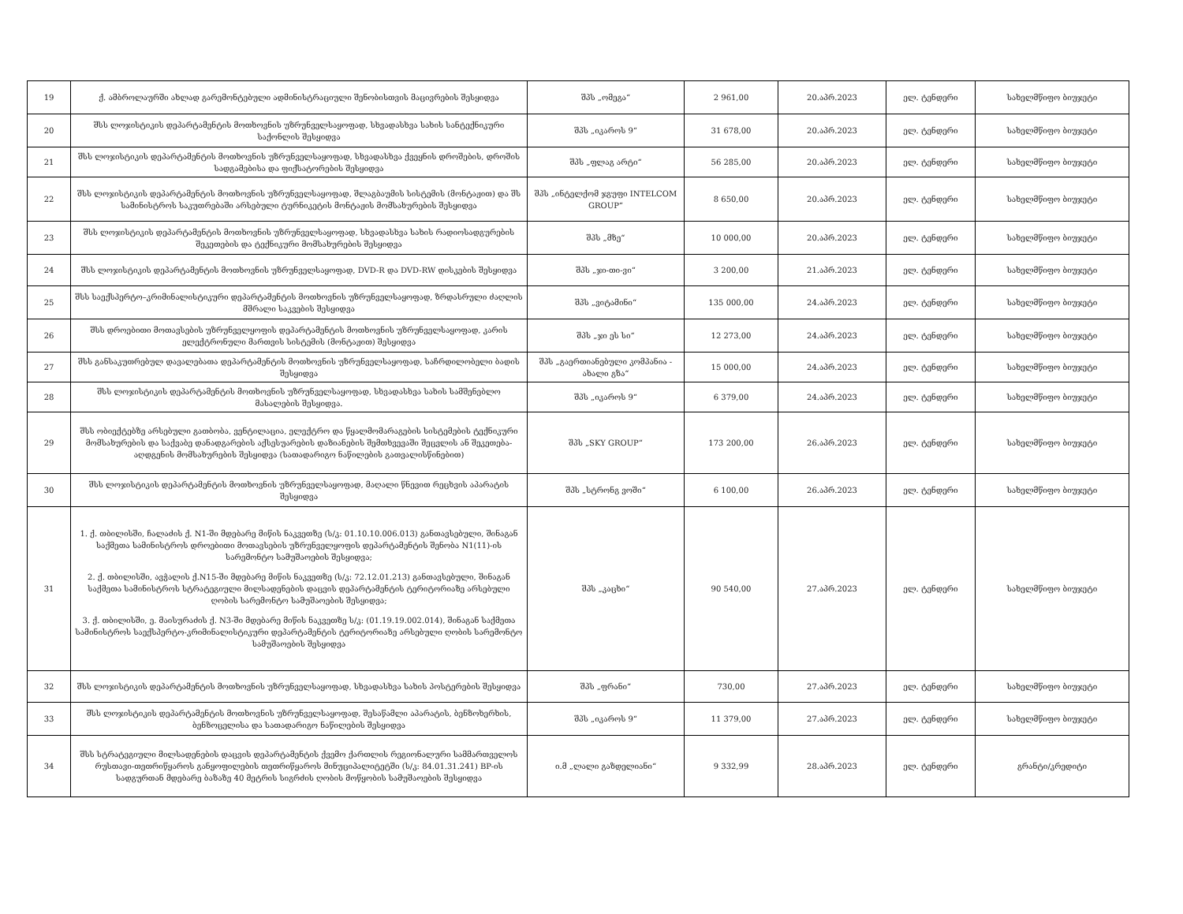| 19 | ქ. ამბროლაურში ახლად გარემონტებული ადმინისტრაციული შენობისთვის მაცივრების შესყიდვა | შპს „ომეგა“ | 2 961,00 | 20.აპრ.2023 | ელ. ტენდერი | სახელმწიფო ბიუჯეტი |
| 20 | შსს ლოჯისტიკის დეპარტამენტის მოთხოვნის უზრუნველსაყოფად, სხვადასხვა სახის სანტექნიკური საქონლის შესყიდვა | შპს „იკაროს 9“ | 31 678,00 | 20.აპრ.2023 | ელ. ტენდერი | სახელმწიფო ბიუჯეტი |
| 21 | შსს ლოჯისტიკის დეპარტამენტის მოთხოვნის უზრუნველსაყოფად, სხვადასხვა ქვეყნის დროშების, დროშის სადგამებისა და ფიქსატორების შესყიდვა | შპს „ფლაგ არტი“ | 56 285,00 | 20.აპრ.2023 | ელ. ტენდერი | სახელმწიფო ბიუჯეტი |
| 22 | შსს ლოჯისტიკის დეპარტამენტის მოთხოვნის უზრუნველსაყოფად, შლაგბაუმის სისტემის (მონტაჟით) და შს სამინისტროს საკუთრებაში არსებული ტურნიკეტის მონტაჟის მომსახურების შესყიდვა | შპს „ინტელქომ ჯგუფი INTELCOM GROUP“ | 8 650,00 | 20.აპრ.2023 | ელ. ტენდერი | სახელმწიფო ბიუჯეტი |
| 23 | შსს ლოჯისტიკის დეპარტამენტის მოთხოვნის უზრუნველსაყოფად, სხვადასხვა სახის რადიოსადგურების შეკეთების და ტექნიკური მომსახურების შესყიდვა | შპს „მზე“ | 10 000,00 | 20.აპრ.2023 | ელ. ტენდერი | სახელმწიფო ბიუჯეტი |
| 24 | შსს ლოჯისტიკის დეპარტამენტის მოთხოვნის უზრუნველსაყოფად, DVD-R და DVD-RW დისკების შესყიდვა | შპს „ჯი-თი-ვი“ | 3 200,00 | 21.აპრ.2023 | ელ. ტენდერი | სახელმწიფო ბიუჯეტი |
| 25 | შსს საექსპერტო–კრიმინალისტიკური დეპარტამენტის მოთხოვნის უზრუნველსაყოფად, ზრდასრული ძაღლის მშრალი საკვების შესყიდვა | შპს „ვიტამინი“ | 135 000,00 | 24.აპრ.2023 | ელ. ტენდერი | სახელმწიფო ბიუჯეტი |
| 26 | შსს დროებითი მოთავსების უზრუნველყოფის დეპარტამენტის მოთხოვნის უზრუნველსაყოფად, კარის ელექტრონული მართვის სისტემის (მონტაჟით) შესყიდვა | შპს „ჯი ეს სი“ | 12 273,00 | 24.აპრ.2023 | ელ. ტენდერი | სახელმწიფო ბიუჯეტი |
| 27 | შსს განსაკუთრებულ დავალებათა დეპარტამენტის მოთხოვნის უზრუნველსაყოფად, საჩრდილობელი ბადის შესყიდვა | შპს „გაერთიანებული კომპანია - ახალი გზა“ | 15 000,00 | 24.აპრ.2023 | ელ. ტენდერი | სახელმწიფო ბიუჯეტი |
| 28 | შსს ლოჯისტიკის დეპარტამენტის მოთხოვნის უზრუნველსაყოფად, სხვადასხვა სახის სამშენებლო მასალების შესყიდვა. | შპს „იკაროს 9“ | 6 379,00 | 24.აპრ.2023 | ელ. ტენდერი | სახელმწიფო ბიუჯეტი |
| 29 | შსს ობიექტებზე არსებული გათბობა, ვენტილაცია, ელექტრო და წყალმომარაგების სისტემების ტექნიკური მომსახურების და საქვაბე დანადგარების აქსესუარების დაზიანების შემთხვევაში შეცვლის ან შეკეთება-აღდგენის მომსახურების შესყიდვა (სათადარიგო ნაწილების გათვალისწინებით) | შპს „SKY GROUP“ | 173 200,00 | 26.აპრ.2023 | ელ. ტენდერი | სახელმწიფო ბიუჯეტი |
| 30 | შსს ლოჯისტიკის დეპარტამენტის მოთხოვნის უზრუნველსაყოფად, მაღალი წნევით რეცხვის აპარატის შესყიდვა | შპს „სტრონგ ვოში“ | 6 100,00 | 26.აპრ.2023 | ელ. ტენდერი | სახელმწიფო ბიუჯეტი |
| 31 | 1. ქ. თბილისში, ჩალაძის ქ. N1-ში მდებარე მიწის ნაკვეთზე (ს/კ: 01.10.10.006.013) განთავსებული, შინაგან საქმეთა სამინისტროს დროებითი მოთავსების უზრუნველყოფის დეპარტამენტის შენობა N1(11)-ის სარემონტო სამუშაოების შესყიდვა; 2. ქ. თბილისში, ავჭალის ქ.N15-ში მდებარე მიწის ნაკვეთზე (ს/კ: 72.12.01.213) განთავსებული, შინაგან საქმეთა სამინისტროს სტრატეგიული მილსადენების დაცვის დეპარტამენტის ტერიტორიაზე არსებული ღობის სარემონტო სამუშაოების შესყიდვა; 3. ქ. თბილისში, ე. მაისურაძის ქ. N3-ში მდებარე მიწის ნაკვეთზე ს/კ: (01.19.19.002.014), შინაგან საქმეთა სამინისტროს საექსპერტო-კრიმინალისტიკური დეპარტამენტის ტერიტორიაზე არსებული ღობის სარემონტო სამუშაოების შესყიდვა | შპს „კაცხი“ | 90 540,00 | 27.აპრ.2023 | ელ. ტენდერი | სახელმწიფო ბიუჯეტი |
| 32 | შსს ლოჯისტიკის დეპარტამენტის მოთხოვნის უზრუნველსაყოფად, სხვადასხვა სახის პოსტერების შესყიდვა | შპს „ფრანი“ | 730,00 | 27.აპრ.2023 | ელ. ტენდერი | სახელმწიფო ბიუჯეტი |
| 33 | შსს ლოჯისტიკის დეპარტამენტის მოთხოვნის უზრუნველსაყოფად, შესაწამლი აპარატის, ბენზოხერხის, ბენზოცელისა და სათადარიგო ნაწილების შესყიდვა | შპს „იკაროს 9“ | 11 379,00 | 27.აპრ.2023 | ელ. ტენდერი | სახელმწიფო ბიუჯეტი |
| 34 | შსს სტრატეგიული მილსადენების დაცვის დეპარტამენტის ქვემო ქართლის რეგიონალური სამმართველოს რუსთავი-თეთრიწყაროს განყოფილების თეთრიწყაროს მინუციპალიტეტში (ს/კ: 84.01.31.241) BP-ის სადგურთან მდებარე ბაზაზე 40 მეტრის სიგრძის ღობის მოწყობის სამუშაოების შესყიდვა | ი.მ „ლალი გაზდელიანი“ | 9 332,99 | 28.აპრ.2023 | ელ. ტენდერი | გრანტი/კრედიტი |